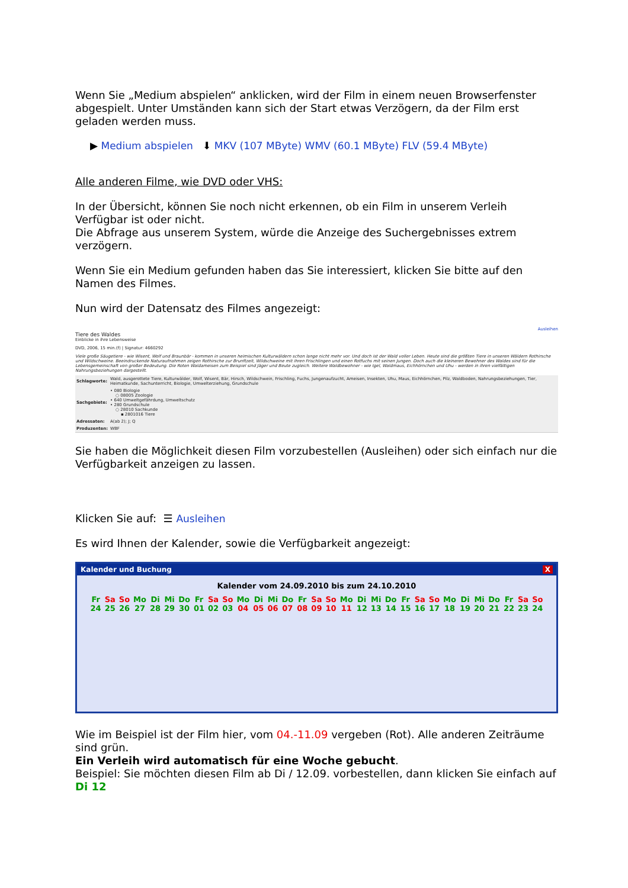Wenn Sie „Medium abspielen“ anklicken, wird der Film in einem neuen Browserfenster abgespielt. Unter Umständen kann sich der Start etwas Verzögern, da der Film erst geladen werden muss.
▶ Medium abspielen ⬇ MKV (107 MByte) WMV (60.1 MByte) FLV (59.4 MByte)
Alle anderen Filme, wie DVD oder VHS:
In der Übersicht, können Sie noch nicht erkennen, ob ein Film in unserem Verleih Verfügbar ist oder nicht.
Die Abfrage aus unserem System, würde die Anzeige des Suchergebnisses extrem verzögern.
Wenn Sie ein Medium gefunden haben das Sie interessiert, klicken Sie bitte auf den Namen des Filmes.
Nun wird der Datensatz des Filmes angezeigt:
Ausleihen
Tiere des Waldes
Einblicke in ihre Lebensweise
DVD, 2006, 15 min.(f) | Signatur: 4660292
Viele große Säugetiere - wie Wisent, Wolf und Braunbär - kommen in unseren heimischen Kulturwäldern schon lange nicht mehr vor. Und doch ist der Wald voller Leben. Heute sind die größten Tiere in unseren Wäldern Rothirsche und Wildschweine. Beeindruckende Naturaufnahmen zeigen Rothirsche zur Brunftzeit, Wildschweine mit ihren Frischlingen und einen Rotfuchs mit seinen Jungen. Doch auch die kleineren Bewohner des Waldes sind für die Lebensgemeinschaft von großer Bedeutung. Die Roten Waldameisen zum Beispiel sind Jäger und Beute zugleich. Weitere Waldbewohner - wie Igel, Waldmaus, Eichhörnchen und Uhu - werden in ihren vielfältigen Nahrungsbeziehungen dargestellt.
| Schlagworte: | Wald, ausgerottete Tiere, Kulturwälder, Wolf, Wisent, Bär, Hirsch, Wildschwein, Frischling, Fuchs, Jungenaufzucht, Ameisen, Insekten, Uhu, Maus, Eichhörnchen, Pilz, Waldboden, Nahrungsbeziehungen, Tier, Heimatkunde, Sachunterricht, Biologie, Umwelterziehung, Grundschule |
| Sachgebiete: | • 080 Biologie ○ 08005 Zoologie • 640 Umweltgefährdung, Umweltschutz • 280 Grundschule ○ 28010 Sachkunde ▪ 2801016 Tiere |
| Adressaten: | A(ab 2); J; Q |
| Produzenten: | WBF |
Sie haben die Möglichkeit diesen Film vorzubestellen (Ausleihen) oder sich einfach nur die Verfügbarkeit anzeigen zu lassen.
Klicken Sie auf: ☰ Ausleihen
Es wird Ihnen der Kalender, sowie die Verfügbarkeit angezeigt:
Kalender und Buchung X
Kalender vom 24.09.2010 bis zum 24.10.2010
| Fr | Sa | So | Mo | Di | Mi | Do | Fr | Sa | So | Mo | Di | Mi | Do | Fr | Sa | So | Mo | Di | Mi | Do | Fr | Sa | So | Mo | Di | Mi | Do | Fr | Sa | So |
| 24 | 25 | 26 | 27 | 28 | 29 | 30 | 01 | 02 | 03 | 04 | 05 | 06 | 07 | 08 | 09 | 10 | 11 | 12 | 13 | 14 | 15 | 16 | 17 | 18 | 19 | 20 | 21 | 22 | 23 | 24 |
Wie im Beispiel ist der Film hier, vom 04.-11.09 vergeben (Rot). Alle anderen Zeiträume sind grün.
Ein Verleih wird automatisch für eine Woche gebucht.
Beispiel: Sie möchten diesen Film ab Di / 12.09. vorbestellen, dann klicken Sie einfach auf Di 12